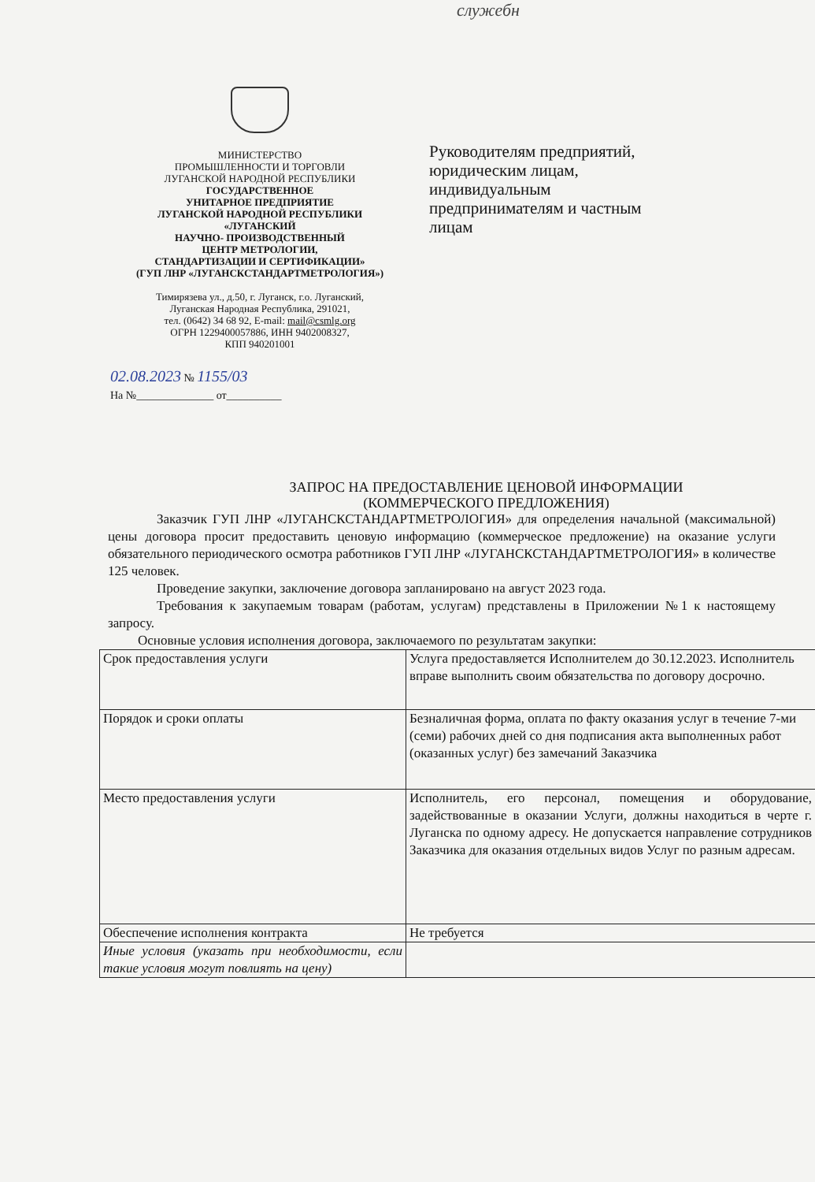служебн
МИНИСТЕРСТВО
ПРОМЫШЛЕННОСТИ И ТОРГОВЛИ
ЛУГАНСКОЙ НАРОДНОЙ РЕСПУБЛИКИ
ГОСУДАРСТВЕННОЕ
УНИТАРНОЕ ПРЕДПРИЯТИЕ
ЛУГАНСКОЙ НАРОДНОЙ РЕСПУБЛИКИ
«ЛУГАНСКИЙ
НАУЧНО- ПРОИЗВОДСТВЕННЫЙ
ЦЕНТР МЕТРОЛОГИИ,
СТАНДАРТИЗАЦИИ И СЕРТИФИКАЦИИ»
(ГУП ЛНР «ЛУГАНСКСТАНДАРТМЕТРОЛОГИЯ»)
Тимирязева ул., д.50, г. Луганск, г.о. Луганский,
Луганская Народная Республика, 291021,
тел. (0642) 34 68 92, E-mail: mail@csmlg.org
ОГРН 1229400057886, ИНН 9402008327,
КПП 940201001
02.08.2023 № 1155/03
На №______________ от__________
Руководителям предприятий, юридическим лицам, индивидуальным предпринимателям и частным лицам
ЗАПРОС НА ПРЕДОСТАВЛЕНИЕ ЦЕНОВОЙ ИНФОРМАЦИИ
(КОММЕРЧЕСКОГО ПРЕДЛОЖЕНИЯ)
Заказчик ГУП ЛНР «ЛУГАНСКСТАНДАРТМЕТРОЛОГИЯ» для определения начальной (максимальной) цены договора просит предоставить ценовую информацию (коммерческое предложение) на оказание услуги обязательного периодического осмотра работников ГУП ЛНР «ЛУГАНСКСТАНДАРТМЕТРОЛОГИЯ» в количестве 125 человек.
Проведение закупки, заключение договора запланировано на август 2023 года.
Требования к закупаемым товарам (работам, услугам) представлены в Приложении №1 к настоящему запросу.
Основные условия исполнения договора, заключаемого по результатам закупки:
| Срок предоставления услуги | Услуга предоставляется Исполнителем до 30.12.2023. Исполнитель вправе выполнить своим обязательства по договору досрочно. |
| Порядок и сроки оплаты | Безналичная форма, оплата по факту оказания услуг в течение 7-ми (семи) рабочих дней со дня подписания акта выполненных работ (оказанных услуг) без замечаний Заказчика |
| Место предоставления услуги | Исполнитель, его персонал, помещения и оборудование, задействованные в оказании Услуги, должны находиться в черте г. Луганска по одному адресу. Не допускается направление сотрудников Заказчика для оказания отдельных видов Услуг по разным адресам. |
| Обеспечение исполнения контракта | Не требуется |
| Иные условия (указать при необходимости, если такие условия могут повлиять на цену) | |